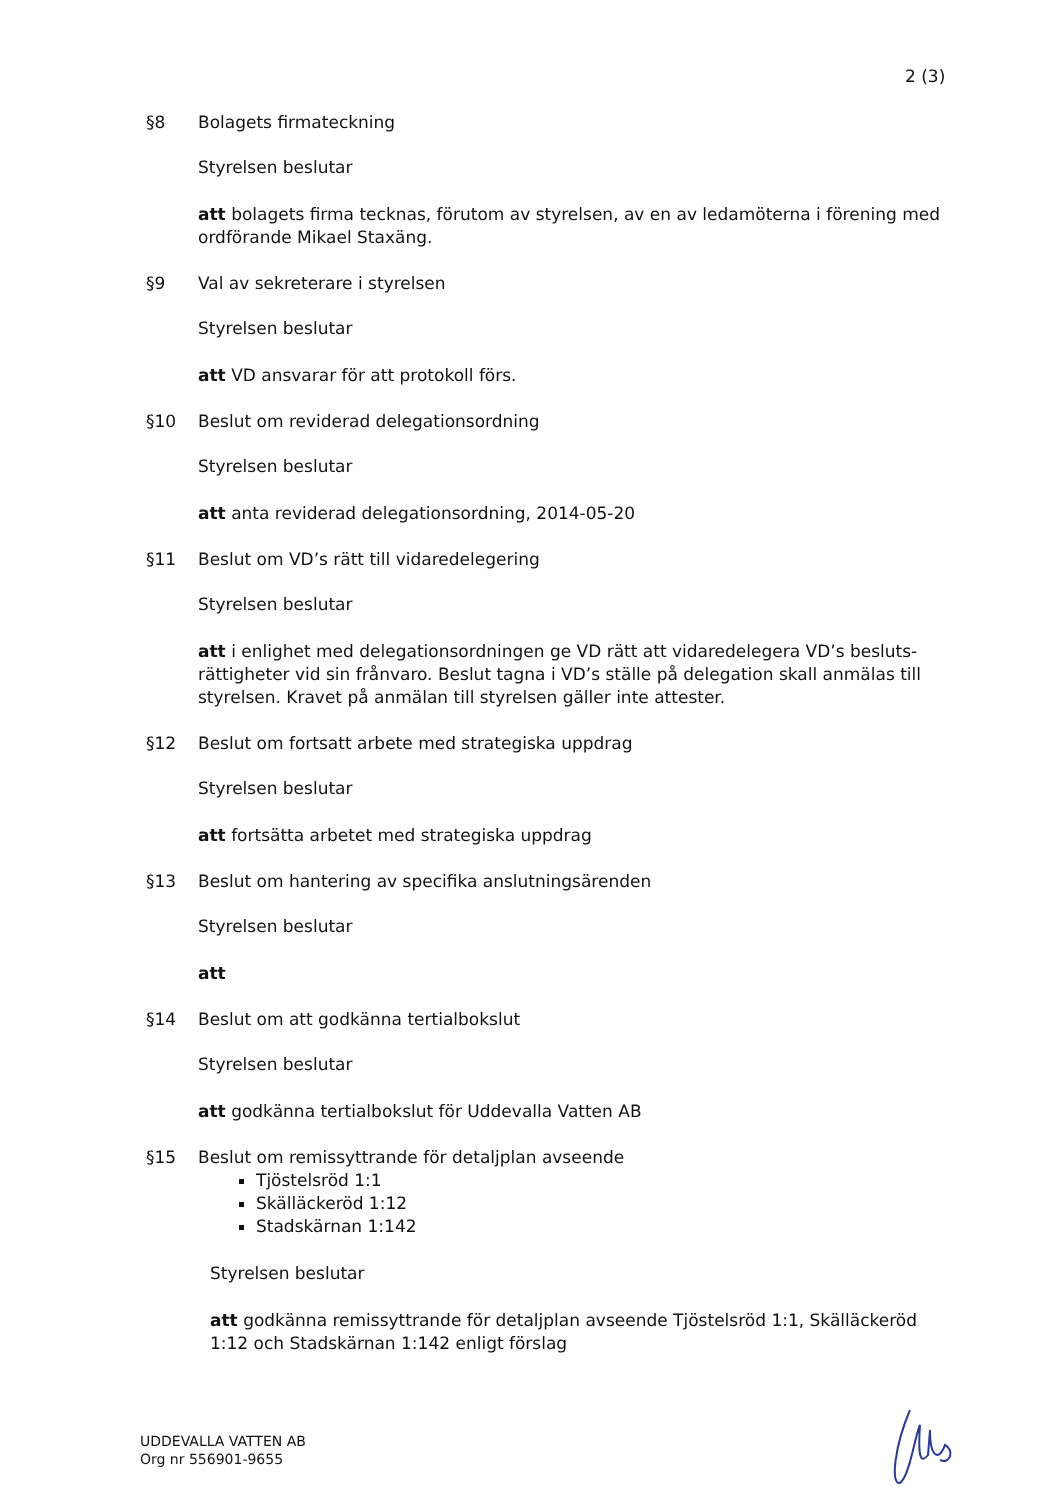2 (3)
§8 Bolagets firmateckning
Styrelsen beslutar
att bolagets firma tecknas, förutom av styrelsen, av en av ledamöterna i förening med ordförande Mikael Staxäng.
§9 Val av sekreterare i styrelsen
Styrelsen beslutar
att VD ansvarar för att protokoll förs.
§10 Beslut om reviderad delegationsordning
Styrelsen beslutar
att anta reviderad delegationsordning, 2014-05-20
§11 Beslut om VD’s rätt till vidaredelegering
Styrelsen beslutar
att i enlighet med delegationsordningen ge VD rätt att vidaredelegera VD’s besluts-rättigheter vid sin frånvaro. Beslut tagna i VD’s ställe på delegation skall anmälas till styrelsen. Kravet på anmälan till styrelsen gäller inte attester.
§12 Beslut om fortsatt arbete med strategiska uppdrag
Styrelsen beslutar
att fortsätta arbetet med strategiska uppdrag
§13 Beslut om hantering av specifika anslutningsärenden
Styrelsen beslutar
att
§14 Beslut om att godkänna tertialbokslut
Styrelsen beslutar
att godkänna tertialbokslut för Uddevalla Vatten AB
§15 Beslut om remissyttrande för detaljplan avseende
Tjöstelsröd 1:1
Skälläckeröd 1:12
Stadskärnan 1:142
Styrelsen beslutar
att godkänna remissyttrande för detaljplan avseende Tjöstelsröd 1:1, Skälläckeröd 1:12 och Stadskärnan 1:142 enligt förslag
UDDEVALLA VATTEN AB
Org nr 556901-9655